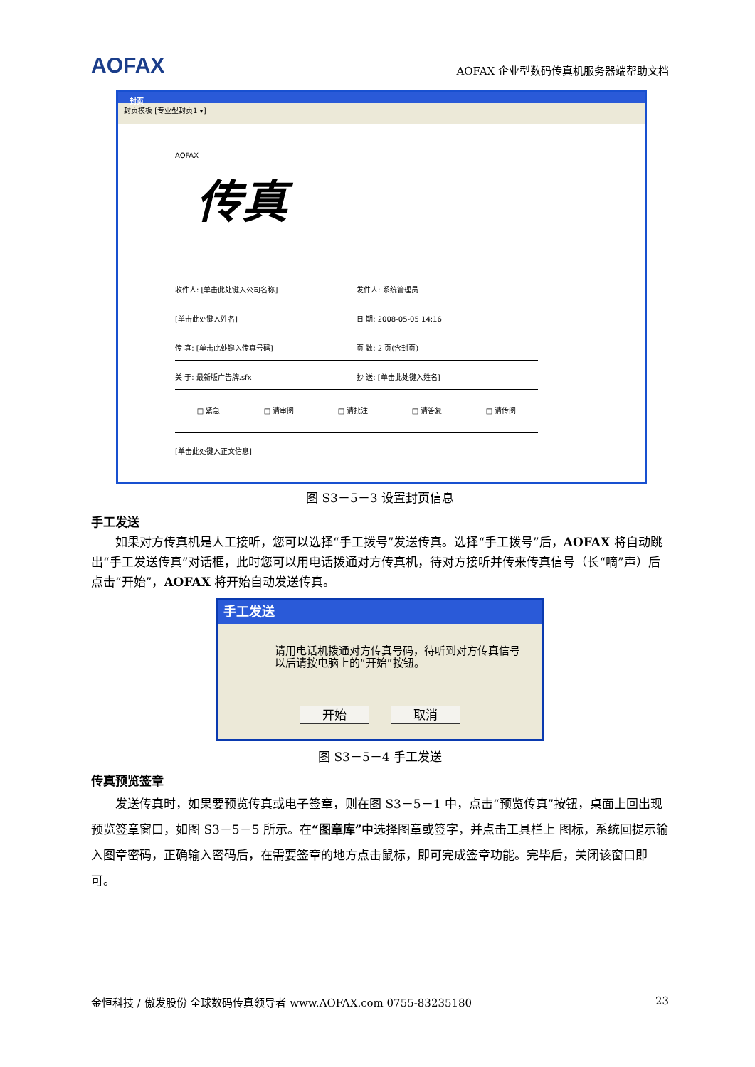AOFAX AOFAX 企业型数码传真机服务器端帮助文档
封页
封页模板 [专业型封页1 ▾]
AOFAX
传真
收件人: [单击此处键入公司名称] 发件人: 系统管理员
[单击此处键入姓名] 日 期: 2008-05-05 14:16
传 真: [单击此处键入传真号码] 页 数: 2 页(含封页)
关 于: 最新版广告牌.sfx 抄 送: [单击此处键入姓名]
□ 紧急 □ 请审阅 □ 请批注 □ 请答复 □ 请传阅
[单击此处键入正文信息]
图 S3－5－3 设置封页信息
手工发送
如果对方传真机是人工接听，您可以选择“手工拨号”发送传真。选择“手工拨号”后，AOFAX 将自动跳出“手工发送传真”对话框，此时您可以用电话拨通对方传真机，待对方接听并传来传真信号（长“嘀”声）后点击“开始”，AOFAX 将开始自动发送传真。
手工发送
请用电话机拨通对方传真号码，待听到对方传真信号以后请按电脑上的“开始”按钮。
开始 取消
图 S3－5－4 手工发送
传真预览签章
发送传真时，如果要预览传真或电子签章，则在图 S3－5－1 中，点击“预览传真”按钮，桌面上回出现预览签章窗口，如图 S3－5－5 所示。在“图章库”中选择图章或签字，并点击工具栏上 图标，系统回提示输入图章密码，正确输入密码后，在需要签章的地方点击鼠标，即可完成签章功能。完毕后，关闭该窗口即可。
金恒科技 / 傲发股份 全球数码传真领导者 www.AOFAX.com 0755-83235180 23